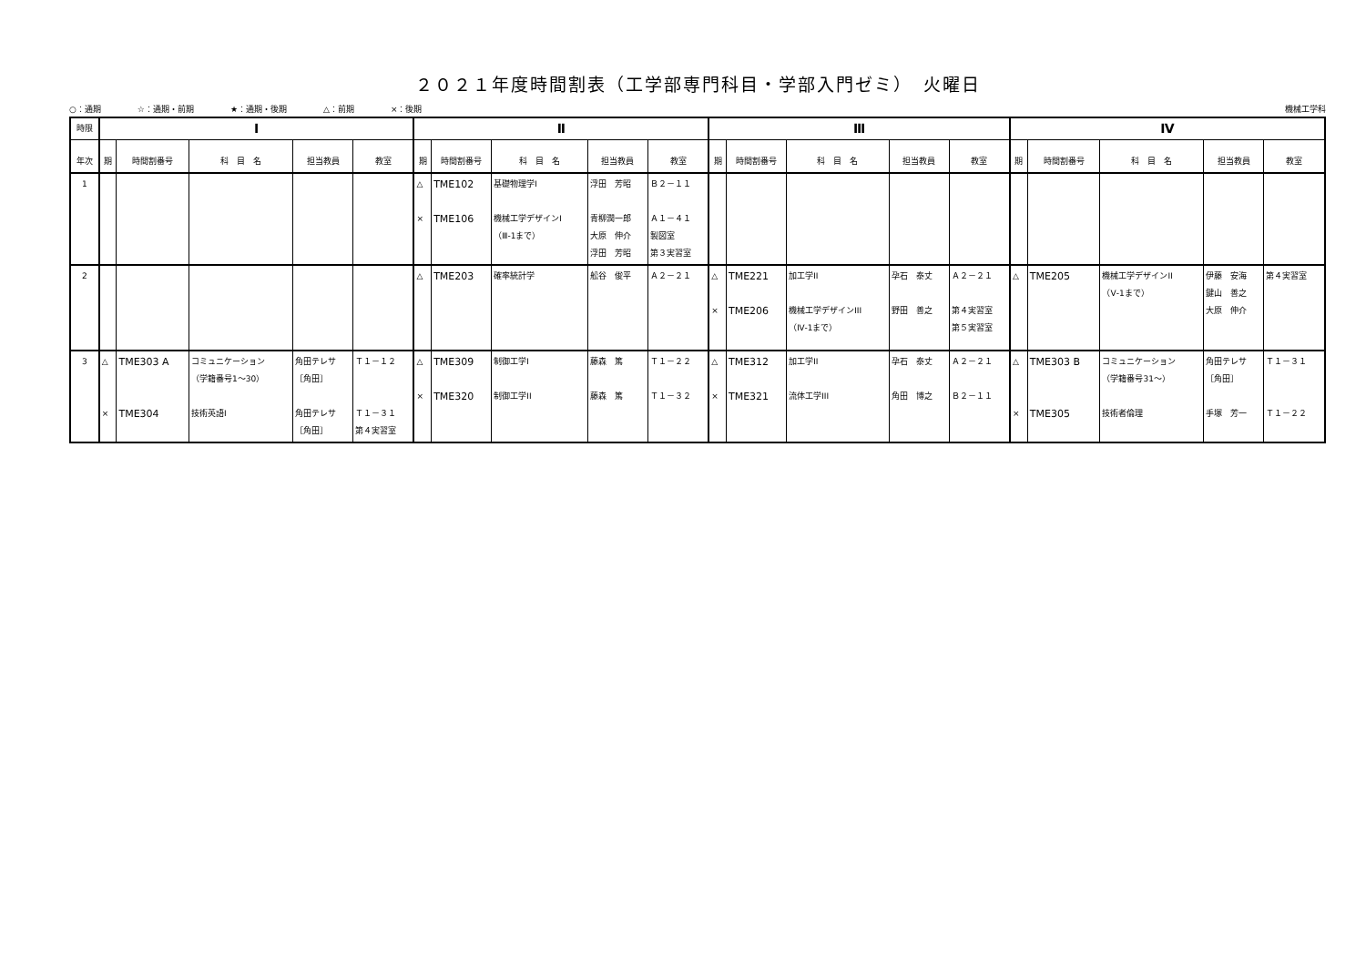２０２１年度時間割表（工学部専門科目・学部入門ゼミ）　火曜日
○：通期 ☆：通期・前期 ★：通期・後期 △：前期 ×：後期
機械工学科
| 時限 | Ⅰ | | | | | Ⅱ | | | | | Ⅲ | | | | | Ⅳ | | | | |
| --- | --- | --- | --- | --- | --- | --- | --- | --- | --- | --- | --- | --- | --- | --- | --- | --- | --- | --- | --- | --- |
| 年次 | 期 | 時間割番号 | 科 目 名 | 担当教員 | 教室 | 期 | 時間割番号 | 科 目 名 | 担当教員 | 教室 | 期 | 時間割番号 | 科 目 名 | 担当教員 | 教室 | 期 | 時間割番号 | 科 目 名 | 担当教員 | 教室 |
| 1 | | | | | | △ × | TME102 TME106 | 基礎物理学I 機械工学デザインI （Ⅲ-1まで） | 浮田 芳昭 青柳潤一郎 大原 伸介 浮田 芳昭 | Ｂ２－１１ Ａ１－４１ 製図室 第３実習室 | | | | | | | | | | |
| 2 | | | | | | △ | TME203 | 確率統計学 | 舩谷 俊平 | Ａ２－２１ | △ × | TME221 TME206 | 加工学II 機械工学デザインIII （Ⅳ-1まで） | 孕石 泰丈 野田 善之 | Ａ２－２１ 第４実習室 第５実習室 | △ | TME205 | 機械工学デザインII （Ⅴ-1まで） | 伊藤 安海 鍵山 善之 大原 伸介 | 第４実習室 |
| 3 | △ × | TME303 A TME304 | コミュニケーション （学籍番号1～30） 技術英語I | 角田テレサ ［角田］ 角田テレサ ［角田］ | Ｔ１－１２ Ｔ１－３１ 第４実習室 | △ × | TME309 TME320 | 制御工学I 制御工学II | 藤森 篤 藤森 篤 | Ｔ１－２２ Ｔ１－３２ | △ × | TME312 TME321 | 加工学II 流体工学III | 孕石 泰丈 角田 博之 | Ａ２－２１ Ｂ２－１１ | △ × | TME303 B TME305 | コミュニケーション （学籍番号31～） 技術者倫理 | 角田テレサ ［角田］ 手塚 芳一 | Ｔ１－３１ Ｔ１－２２ |